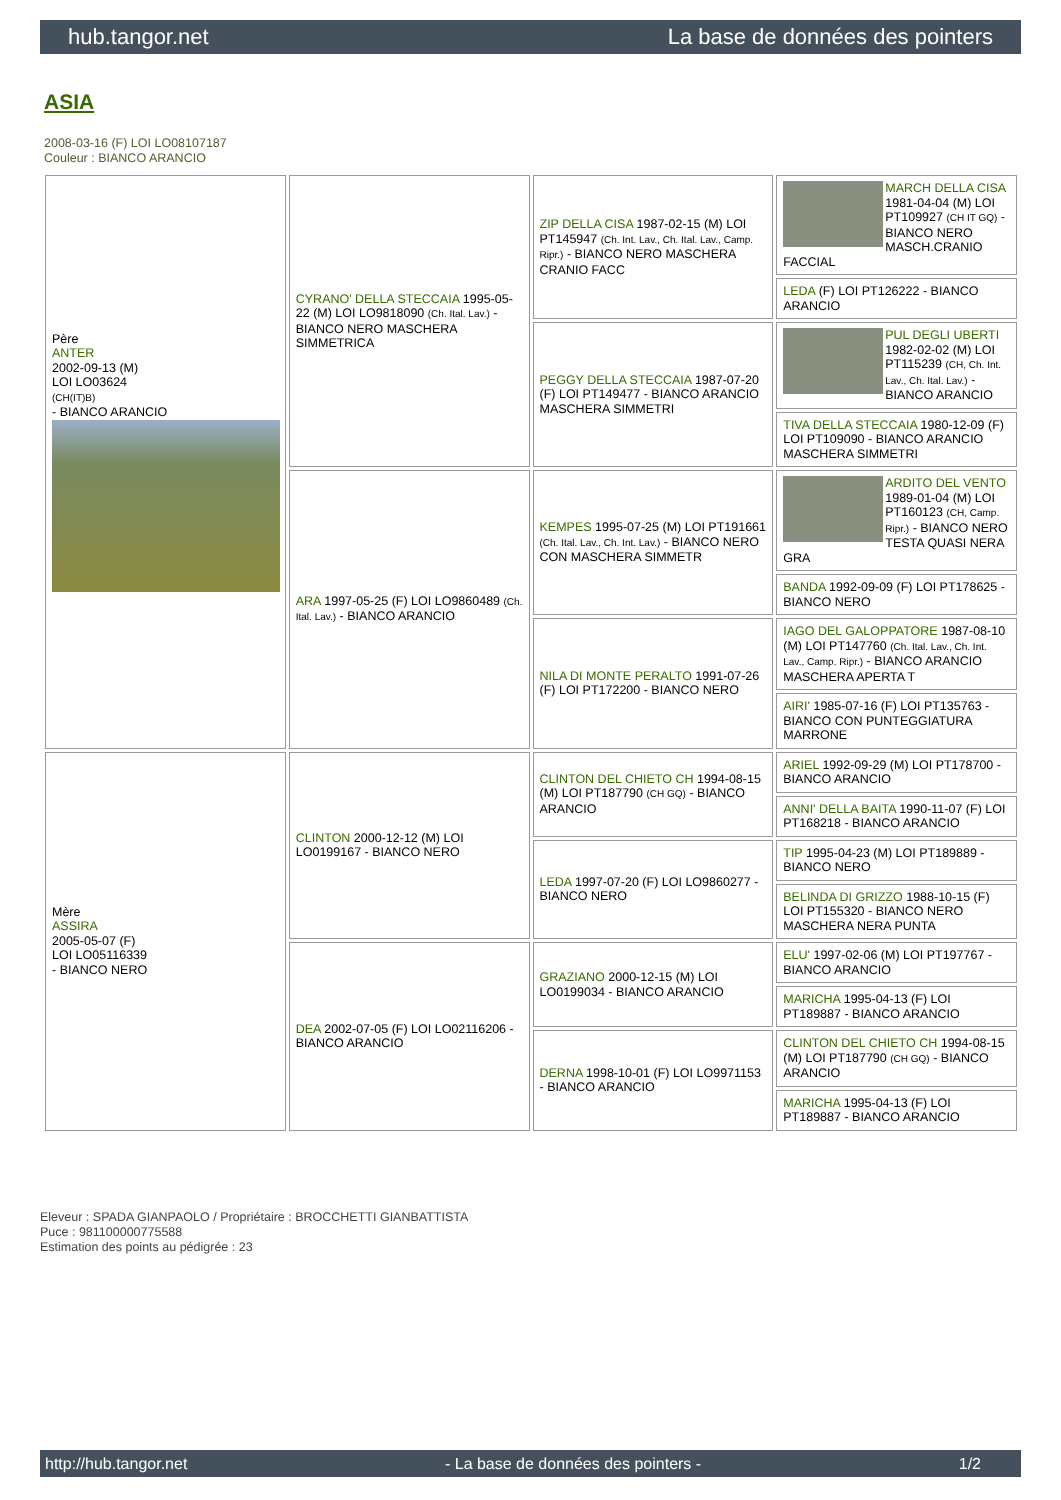hub.tangor.net La base de données des pointers
ASIA
2008-03-16 (F) LOI LO08107187
Couleur : BIANCO ARANCIO
| Père ANTER 2002-09-13 (M) LOI LO03624 (CH(IT)B) - BIANCO ARANCIO | CYRANO' DELLA STECCAIA 1995-05-22 (M) LOI LO9818090 (Ch. Ital. Lav.) - BIANCO NERO MASCHERA SIMMETRICA | ZIP DELLA CISA 1987-02-15 (M) LOI PT145947 (Ch. Int. Lav., Ch. Ital. Lav., Camp. Ripr.) - BIANCO NERO MASCHERA CRANIO FACC | MARCH DELLA CISA 1981-04-04 (M) LOI PT109927 (CH IT GQ) - BIANCO NERO MASCH.CRANIO FACCIAL |
| | | | LEDA (F) LOI PT126222 - BIANCO ARANCIO |
| | | PEGGY DELLA STECCAIA 1987-07-20 (F) LOI PT149477 - BIANCO ARANCIO MASCHERA SIMMETRI | PUL DEGLI UBERTI 1982-02-02 (M) LOI PT115239 (CH, Ch. Int. Lav., Ch. Ital. Lav.) - BIANCO ARANCIO |
| | | | TIVA DELLA STECCAIA 1980-12-09 (F) LOI PT109090 - BIANCO ARANCIO MASCHERA SIMMETRI |
| | ARA 1997-05-25 (F) LOI LO9860489 (Ch. Ital. Lav.) - BIANCO ARANCIO | KEMPES 1995-07-25 (M) LOI PT191661 (Ch. Ital. Lav., Ch. Int. Lav.) - BIANCO NERO CON MASCHERA SIMMETR | ARDITO DEL VENTO 1989-01-04 (M) LOI PT160123 (CH, Camp. Ripr.) - BIANCO NERO TESTA QUASI NERA GRA |
| | | | BANDA 1992-09-09 (F) LOI PT178625 - BIANCO NERO |
| | | NILA DI MONTE PERALTO 1991-07-26 (F) LOI PT172200 - BIANCO NERO | IAGO DEL GALOPPATORE 1987-08-10 (M) LOI PT147760 (Ch. Ital. Lav., Ch. Int. Lav., Camp. Ripr.) - BIANCO ARANCIO MASCHERA APERTA T |
| | | | AIRI' 1985-07-16 (F) LOI PT135763 - BIANCO CON PUNTEGGIATURA MARRONE |
| Mère ASSIRA 2005-05-07 (F) LOI LO05116339 - BIANCO NERO | CLINTON 2000-12-12 (M) LOI LO0199167 - BIANCO NERO | CLINTON DEL CHIETO CH 1994-08-15 (M) LOI PT187790 (CH GQ) - BIANCO ARANCIO | ARIEL 1992-09-29 (M) LOI PT178700 - BIANCO ARANCIO |
| | | | ANNI' DELLA BAITA 1990-11-07 (F) LOI PT168218 - BIANCO ARANCIO |
| | | LEDA 1997-07-20 (F) LOI LO9860277 - BIANCO NERO | TIP 1995-04-23 (M) LOI PT189889 - BIANCO NERO |
| | | | BELINDA DI GRIZZO 1988-10-15 (F) LOI PT155320 - BIANCO NERO MASCHERA NERA PUNTA |
| | DEA 2002-07-05 (F) LOI LO02116206 - BIANCO ARANCIO | GRAZIANO 2000-12-15 (M) LOI LO0199034 - BIANCO ARANCIO | ELU' 1997-02-06 (M) LOI PT197767 - BIANCO ARANCIO |
| | | | MARICHA 1995-04-13 (F) LOI PT189887 - BIANCO ARANCIO |
| | | DERNA 1998-10-01 (F) LOI LO9971153 - BIANCO ARANCIO | CLINTON DEL CHIETO CH 1994-08-15 (M) LOI PT187790 (CH GQ) - BIANCO ARANCIO |
| | | | MARICHA 1995-04-13 (F) LOI PT189887 - BIANCO ARANCIO |
Eleveur : SPADA GIANPAOLO / Propriétaire : BROCCHETTI GIANBATTISTA
Puce : 981100000775588
Estimation des points au pédigrée : 23
http://hub.tangor.net - La base de données des pointers - 1/2